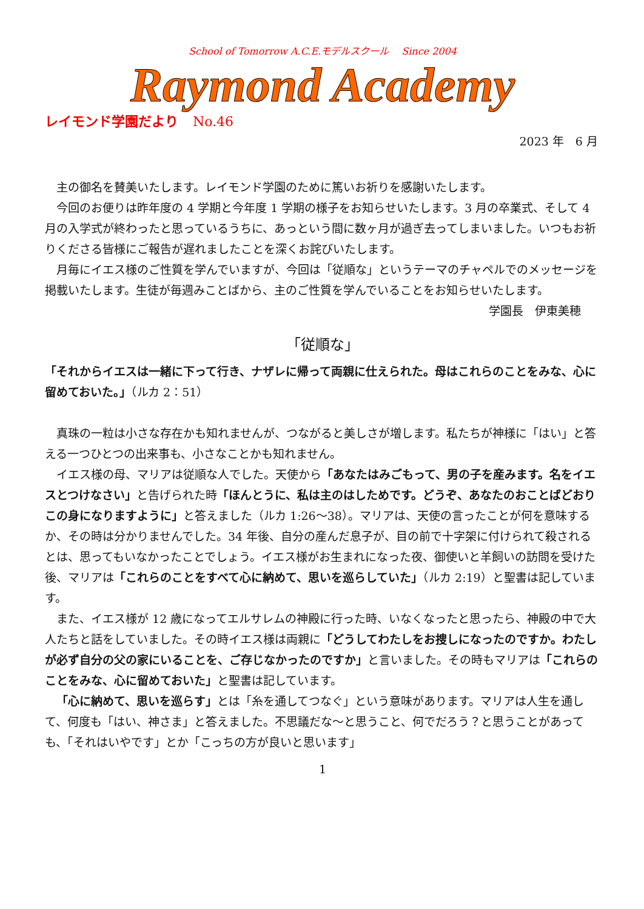School of Tomorrow A.C.E.モデルスクール　 Since 2004
Raymond Academy
レイモンド学園だより No.46
2023 年　6 月
主の御名を賛美いたします。レイモンド学園のために篤いお祈りを感謝いたします。
今回のお便りは昨年度の 4 学期と今年度 1 学期の様子をお知らせいたします。3 月の卒業式、そして 4 月の入学式が終わったと思っているうちに、あっという間に数ヶ月が過ぎ去ってしまいました。いつもお祈りくださる皆様にご報告が遅れましたことを深くお詫びいたします。
月毎にイエス様のご性質を学んでいますが、今回は「従順な」というテーマのチャペルでのメッセージを掲載いたします。生徒が毎週みことばから、主のご性質を学んでいることをお知らせいたします。
学園長　伊東美穂
「従順な」
「それからイエスは一緒に下って行き、ナザレに帰って両親に仕えられた。母はこれらのことをみな、心に留めておいた。」（ルカ 2：51）
真珠の一粒は小さな存在かも知れませんが、つながると美しさが増します。私たちが神様に「はい」と答える一つひとつの出来事も、小さなことかも知れません。
イエス様の母、マリアは従順な人でした。天使から「あなたはみごもって、男の子を産みます。名をイエスとつけなさい」と告げられた時「ほんとうに、私は主のはしためです。どうぞ、あなたのおことばどおりこの身になりますように」と答えました（ルカ 1:26〜38）。マリアは、天使の言ったことが何を意味するか、その時は分かりませんでした。34 年後、自分の産んだ息子が、目の前で十字架に付けられて殺されるとは、思ってもいなかったことでしょう。イエス様がお生まれになった夜、御使いと羊飼いの訪問を受けた後、マリアは「これらのことをすべて心に納めて、思いを巡らしていた」（ルカ 2:19）と聖書は記しています。
また、イエス様が 12 歳になってエルサレムの神殿に行った時、いなくなったと思ったら、神殿の中で大人たちと話をしていました。その時イエス様は両親に「どうしてわたしをお捜しになったのですか。わたしが必ず自分の父の家にいることを、ご存じなかったのですか」と言いました。その時もマリアは「これらのことをみな、心に留めておいた」と聖書は記しています。
「心に納めて、思いを巡らす」とは「糸を通してつなぐ」という意味があります。マリアは人生を通して、何度も「はい、神さま」と答えました。不思議だな〜と思うこと、何でだろう？と思うことがあっても、「それはいやです」とか「こっちの方が良いと思います」
1